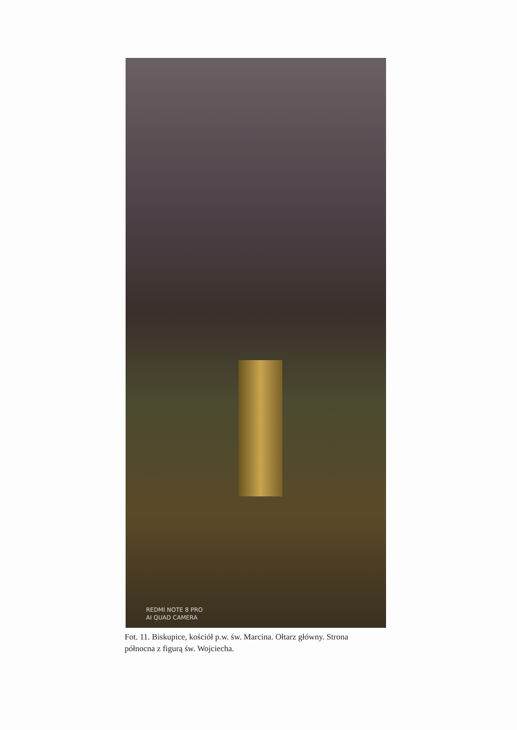REDMI NOTE 8 PRO
AI QUAD CAMERA
Fot. 11. Biskupice, kościół p.w. św. Marcina. Ołtarz główny. Strona północna z figurą św. Wojciecha.